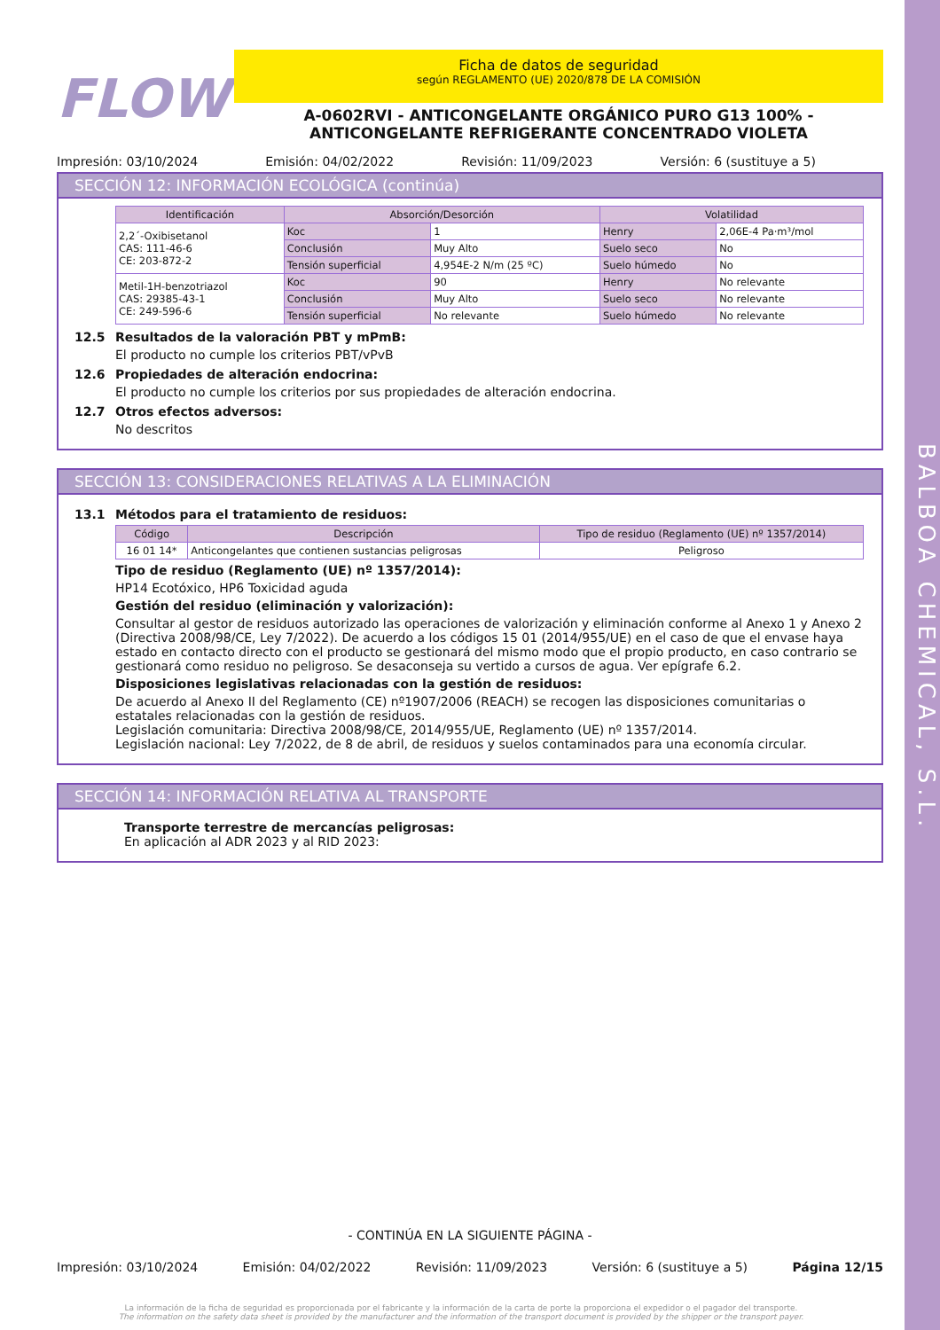BALBOA CHEMICAL, S.L.
FLOW
Ficha de datos de seguridad
según REGLAMENTO (UE) 2020/878 DE LA COMISIÓN
A-0602RVI - ANTICONGELANTE ORGÁNICO PURO G13 100% -
ANTICONGELANTE REFRIGERANTE CONCENTRADO VIOLETA
Impresión: 03/10/2024 Emisión: 04/02/2022 Revisión: 11/09/2023 Versión: 6 (sustituye a 5)
SECCIÓN 12: INFORMACIÓN ECOLÓGICA (continúa)
| Identificación | Absorción/Desorción | | Volatilidad | |
| --- | --- | --- | --- | --- |
| 2,2´-Oxibisetanol CAS: 111-46-6 CE: 203-872-2 | Koc | 1 | Henry | 2,06E-4 Pa·m³/mol |
| | Conclusión | Muy Alto | Suelo seco | No |
| | Tensión superficial | 4,954E-2 N/m (25 ºC) | Suelo húmedo | No |
| Metil-1H-benzotriazol CAS: 29385-43-1 CE: 249-596-6 | Koc | 90 | Henry | No relevante |
| | Conclusión | Muy Alto | Suelo seco | No relevante |
| | Tensión superficial | No relevante | Suelo húmedo | No relevante |
12.5 Resultados de la valoración PBT y mPmB:
El producto no cumple los criterios PBT/vPvB
12.6 Propiedades de alteración endocrina:
El producto no cumple los criterios por sus propiedades de alteración endocrina.
12.7 Otros efectos adversos:
No descritos
SECCIÓN 13: CONSIDERACIONES RELATIVAS A LA ELIMINACIÓN
13.1 Métodos para el tratamiento de residuos:
| Código | Descripción | Tipo de residuo (Reglamento (UE) nº 1357/2014) |
| --- | --- | --- |
| 16 01 14* | Anticongelantes que contienen sustancias peligrosas | Peligroso |
Tipo de residuo (Reglamento (UE) nº 1357/2014):
HP14 Ecotóxico, HP6 Toxicidad aguda
Gestión del residuo (eliminación y valorización):
Consultar al gestor de residuos autorizado las operaciones de valorización y eliminación conforme al Anexo 1 y Anexo 2 (Directiva 2008/98/CE, Ley 7/2022). De acuerdo a los códigos 15 01 (2014/955/UE) en el caso de que el envase haya estado en contacto directo con el producto se gestionará del mismo modo que el propio producto, en caso contrario se gestionará como residuo no peligroso. Se desaconseja su vertido a cursos de agua. Ver epígrafe 6.2.
Disposiciones legislativas relacionadas con la gestión de residuos:
De acuerdo al Anexo II del Reglamento (CE) nº1907/2006 (REACH) se recogen las disposiciones comunitarias o estatales relacionadas con la gestión de residuos.
Legislación comunitaria: Directiva 2008/98/CE, 2014/955/UE, Reglamento (UE) nº 1357/2014.
Legislación nacional: Ley 7/2022, de 8 de abril, de residuos y suelos contaminados para una economía circular.
SECCIÓN 14: INFORMACIÓN RELATIVA AL TRANSPORTE
Transporte terrestre de mercancías peligrosas:
En aplicación al ADR 2023 y al RID 2023:
- CONTINÚA EN LA SIGUIENTE PÁGINA -
Impresión: 03/10/2024 Emisión: 04/02/2022 Revisión: 11/09/2023 Versión: 6 (sustituye a 5) Página 12/15
La información de la ficha de seguridad es proporcionada por el fabricante y la información de la carta de porte la proporciona el expedidor o el pagador del transporte.
The information on the safety data sheet is provided by the manufacturer and the information of the transport document is provided by the shipper or the transport payer.